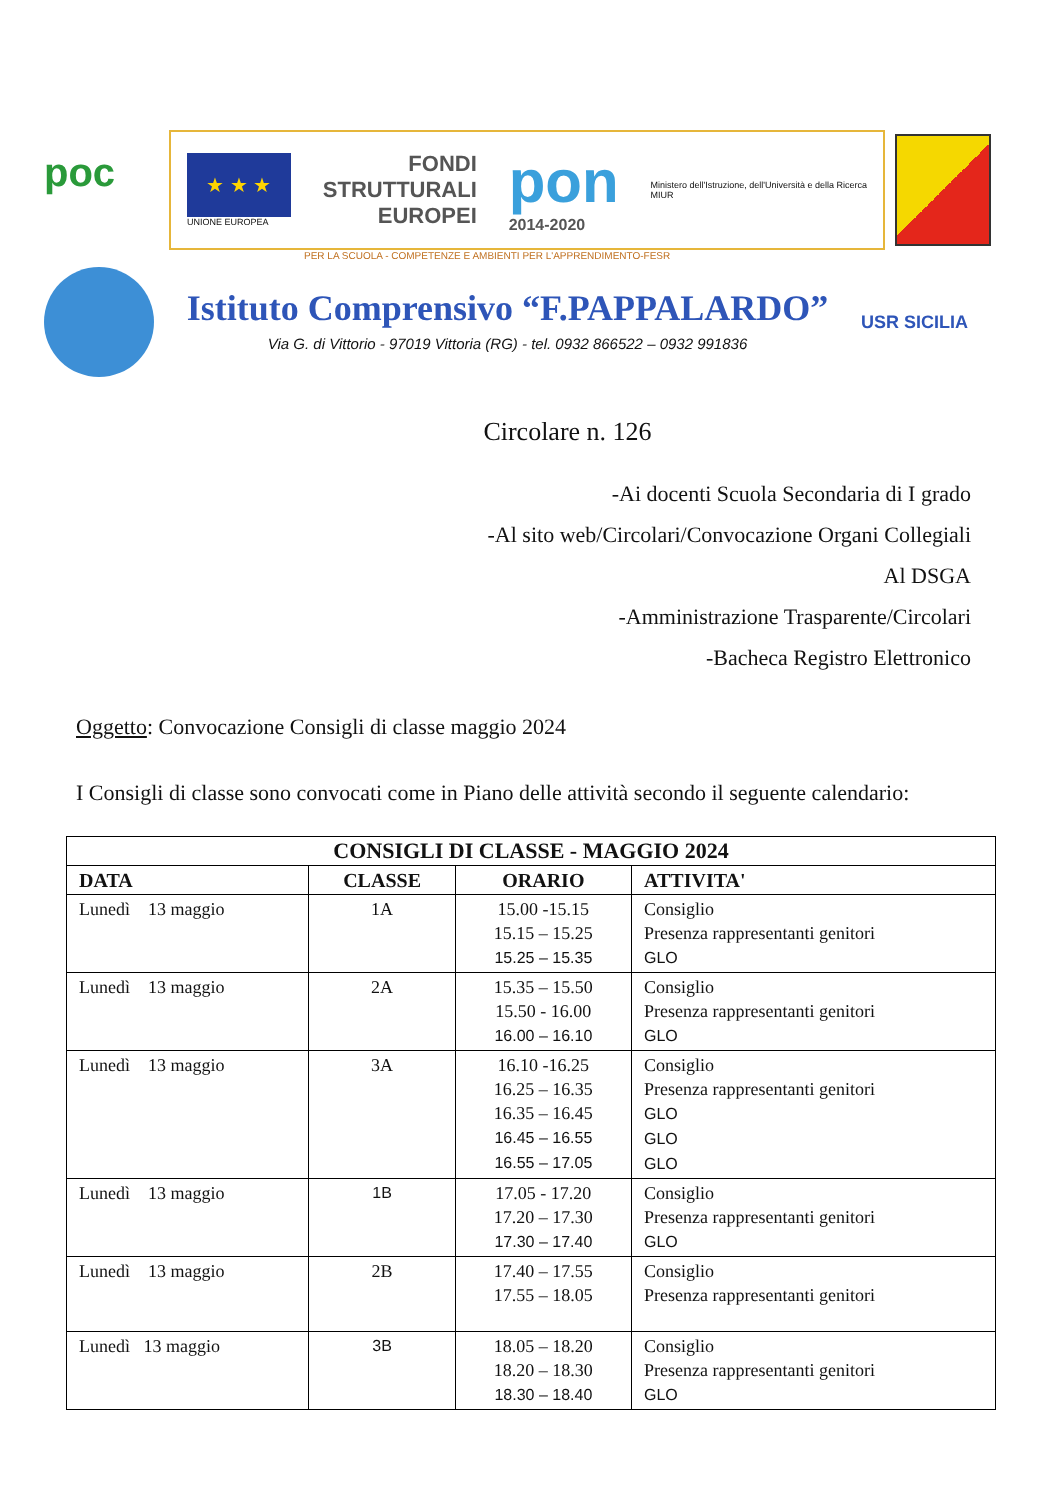poc
★ ★ ★
UNIONE EUROPEA
FONDI
STRUTTURALI
EUROPEI
pon
2014-2020
Ministero dell'Istruzione, dell'Università e della Ricerca
MIUR
PER LA SCUOLA - COMPETENZE E AMBIENTI PER L'APPRENDIMENTO-FESR
Istituto Comprensivo “F.PAPPALARDO”
Via G. di Vittorio - 97019 Vittoria (RG) - tel. 0932 866522 – 0932 991836
USR SICILIA
Circolare n. 126
-Ai docenti Scuola Secondaria di I grado
-Al sito web/Circolari/Convocazione Organi Collegiali
Al DSGA
-Amministrazione Trasparente/Circolari
-Bacheca Registro Elettronico
Oggetto: Convocazione Consigli di classe maggio 2024
I Consigli di classe sono convocati come in Piano delle attività secondo il seguente calendario:
| CONSIGLI DI CLASSE - MAGGIO 2024 | | | |
| --- | --- | --- | --- |
| DATA | CLASSE | ORARIO | ATTIVITA' |
| Lunedì 13 maggio | 1A | 15.00 -15.15 15.15 – 15.25 15.25 – 15.35 | Consiglio Presenza rappresentanti genitori GLO |
| Lunedì 13 maggio | 2A | 15.35 – 15.50 15.50 - 16.00 16.00 – 16.10 | Consiglio Presenza rappresentanti genitori GLO |
| Lunedì 13 maggio | 3A | 16.10 -16.25 16.25 – 16.35 16.35 – 16.45 16.45 – 16.55 16.55 – 17.05 | Consiglio Presenza rappresentanti genitori GLO GLO GLO |
| Lunedì 13 maggio | 1B | 17.05 - 17.20 17.20 – 17.30 17.30 – 17.40 | Consiglio Presenza rappresentanti genitori GLO |
| Lunedì 13 maggio | 2B | 17.40 – 17.55 17.55 – 18.05 | Consiglio Presenza rappresentanti genitori |
| Lunedì 13 maggio | 3B | 18.05 – 18.20 18.20 – 18.30 18.30 – 18.40 | Consiglio Presenza rappresentanti genitori GLO |